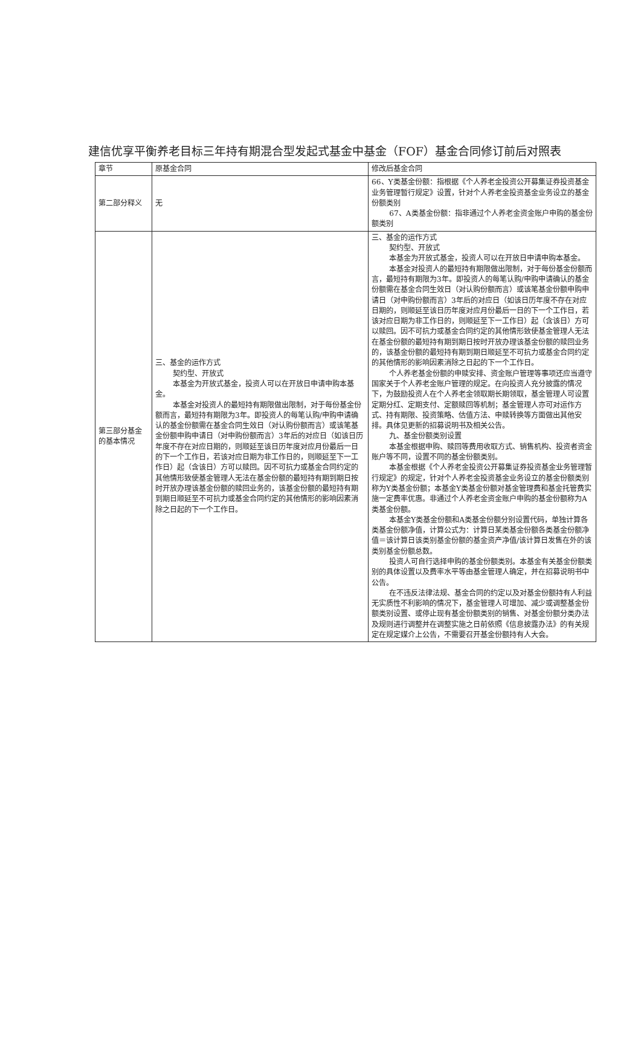建信优享平衡养老目标三年持有期混合型发起式基金中基金（FOF）基金合同修订前后对照表
| 章节 | 原基金合同 | 修改后基金合同 |
| --- | --- | --- |
| 第二部分释义 | 无 | 66、Y类基金份额：指根据《个人养老金投资公开募集证券投资基金业务管理暂行规定》设置，针对个人养老金投资基金业务设立的基金份额类别 67、A类基金份额：指非通过个人养老金资金账户申购的基金份额类别 |
| 第三部分基金的基本情况 | 三、基金的运作方式 契约型、开放式 本基金为开放式基金，投资人可以在开放日申请申购本基金。 本基金对投资人的最短持有期限做出限制，对于每份基金份额而言，最短持有期限为3年。即投资人的每笔认购/申购申请确认的基金份额需在基金合同生效日（对认购份额而言）或该笔基金份额申购申请日（对申购份额而言）3年后的对应日（如该日历年度不存在对应日期的，则顺延至该日历年度对应月份最后一日的下一个工作日，若该对应日期为非工作日的，则顺延至下一工作日）起（含该日）方可以赎回。因不可抗力或基金合同约定的其他情形致使基金管理人无法在基金份额的最短持有期到期日按时开放办理该基金份额的赎回业务的，该基金份额的最短持有期到期日顺延至不可抗力或基金合同约定的其他情形的影响因素消除之日起的下一个工作日。 | 三、基金的运作方式 契约型、开放式 本基金为开放式基金，投资人可以在开放日申请申购本基金。 本基金对投资人的最短持有期限做出限制，对于每份基金份额而言，最短持有期限为3年。即投资人的每笔认购/申购申请确认的基金份额需在基金合同生效日（对认购份额而言）或该笔基金份额申购申请日（对申购份额而言）3年后的对应日（如该日历年度不存在对应日期的，则顺延至该日历年度对应月份最后一日的下一个工作日，若该对应日期为非工作日的，则顺延至下一工作日）起（含该日）方可以赎回。因不可抗力或基金合同约定的其他情形致使基金管理人无法在基金份额的最短持有期到期日按时开放办理该基金份额的赎回业务的，该基金份额的最短持有期到期日顺延至不可抗力或基金合同约定的其他情形的影响因素消除之日起的下一个工作日。 个人养老基金份额的申赎安排、资金账户管理等事项还应当遵守国家关于个人养老金账户管理的规定。在向投资人充分披露的情况下，为鼓励投资人在个人养老金领取期长期领取，基金管理人可设置定期分红、定期支付、定额赎回等机制；基金管理人亦可对运作方式、持有期限、投资策略、估值方法、申赎转换等方面做出其他安排。具体见更新的招募说明书及相关公告。 九、基金份额类别设置 本基金根据申购、赎回等费用收取方式、销售机构、投资者资金账户等不同，设置不同的基金份额类别。 本基金根据《个人养老金投资公开募集证券投资基金业务管理暂行规定》的规定，针对个人养老金投资基金业务设立的基金份额类别称为Y类基金份额；本基金Y类基金份额对基金管理费和基金托管费实施一定费率优惠。非通过个人养老金资金账户申购的基金份额称为A类基金份额。 本基金Y类基金份额和A类基金份额分别设置代码，单独计算各类基金份额净值，计算公式为：计算日某类基金份额各类基金份额净值＝该计算日该类别基金份额的基金资产净值/该计算日发售在外的该类别基金份额总数。 投资人可自行选择申购的基金份额类别。本基金有关基金份额类别的具体设置以及费率水平等由基金管理人确定，并在招募说明书中公告。 在不违反法律法规、基金合同的约定以及对基金份额持有人利益无实质性不利影响的情况下，基金管理人可增加、减少或调整基金份额类别设置、或停止现有基金份额类别的销售、对基金份额分类办法及规则进行调整并在调整实施之日前依照《信息披露办法》的有关规定在规定媒介上公告，不需要召开基金份额持有人大会。 |